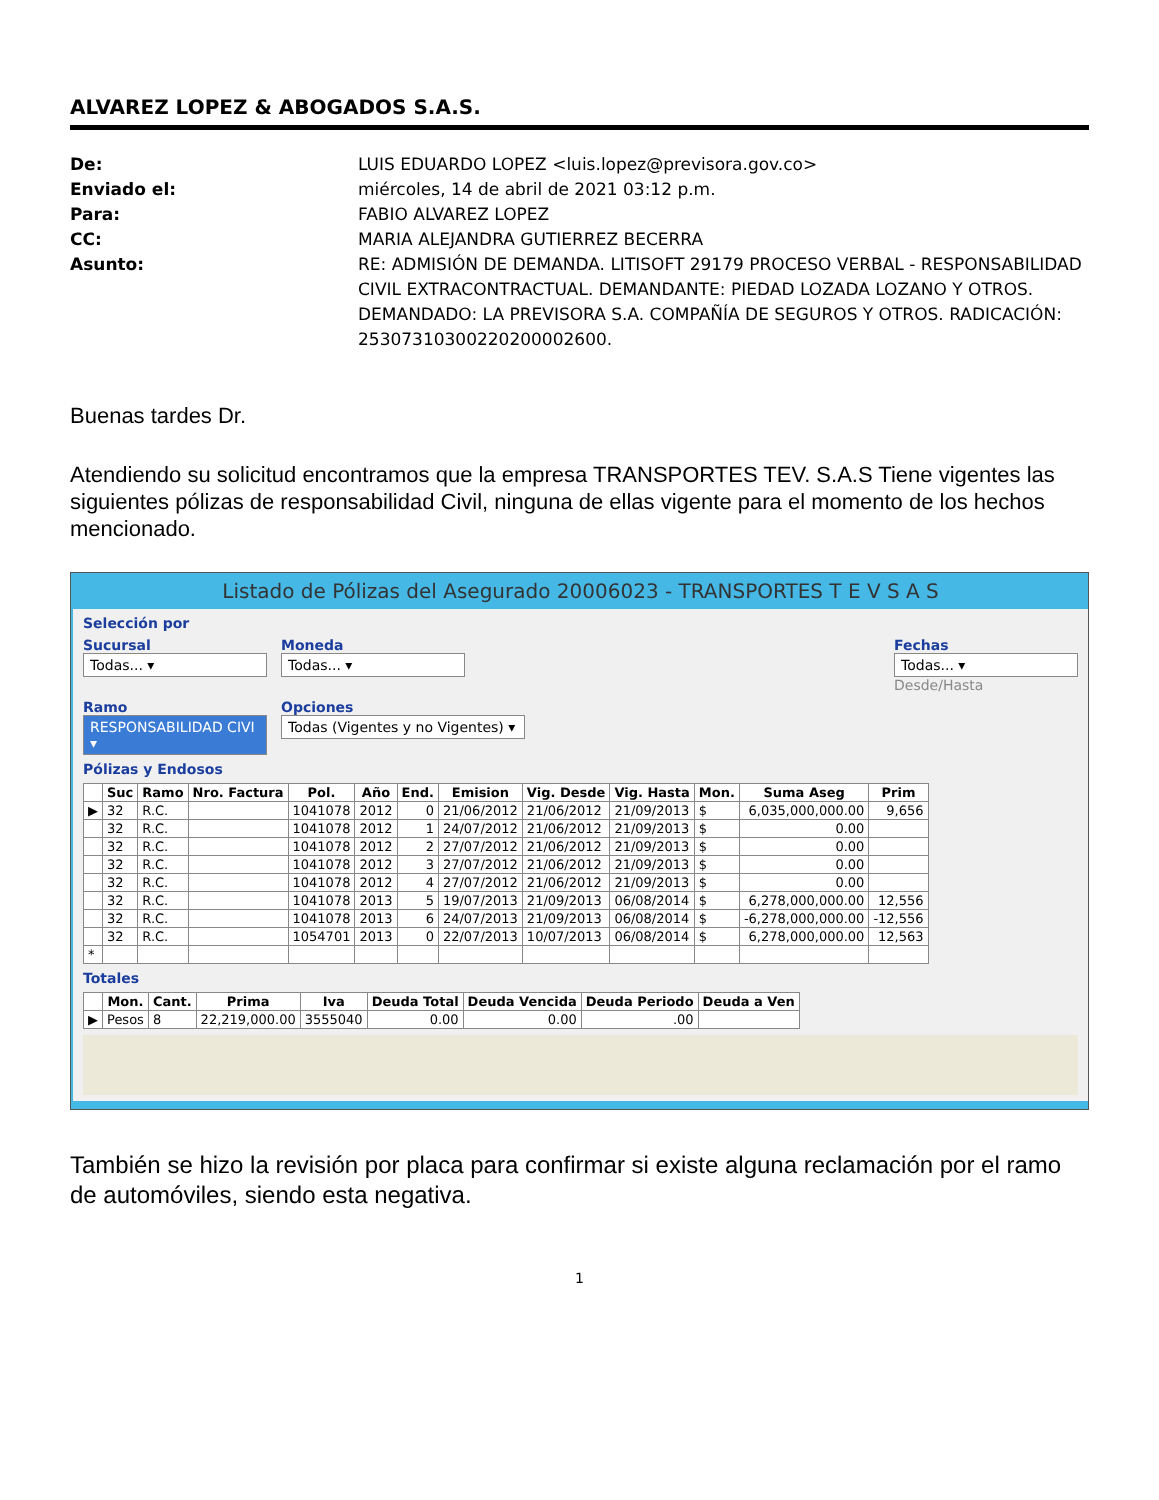ALVAREZ LOPEZ & ABOGADOS S.A.S.
De: LUIS EDUARDO LOPEZ <luis.lopez@previsora.gov.co> Enviado el: miércoles, 14 de abril de 2021 03:12 p.m. Para: FABIO ALVAREZ LOPEZ CC: MARIA ALEJANDRA GUTIERREZ BECERRA Asunto: RE: ADMISIÓN DE DEMANDA. LITISOFT 29179 PROCESO VERBAL - RESPONSABILIDAD CIVIL EXTRACONTRACTUAL. DEMANDANTE: PIEDAD LOZADA LOZANO Y OTROS. DEMANDADO: LA PREVISORA S.A. COMPAÑÍA DE SEGUROS Y OTROS. RADICACIÓN: 25307310300220200002600.
Buenas tardes Dr.
Atendiendo su solicitud encontramos que la empresa TRANSPORTES TEV. S.A.S Tiene vigentes las siguientes pólizas de responsabilidad Civil, ninguna de ellas vigente para el momento de los hechos mencionado.
Listado de Pólizas del Asegurado 20006023 - TRANSPORTES T E V S A S
Selección por
Sucursal
Todas... ▾
Moneda
Todas... ▾
Fechas
Todas... ▾
Desde/Hasta
Ramo
RESPONSABILIDAD CIVI ▾
Opciones
Todas (Vigentes y no Vigentes) ▾
Pólizas y Endosos
| | Suc | Ramo | Nro. Factura | Pol. | Año | End. | Emision | Vig. Desde | Vig. Hasta | Mon. | Suma Aseg | Prim |
| --- | --- | --- | --- | --- | --- | --- | --- | --- | --- | --- | --- | --- |
| ▶ | 32 | R.C. | | 1041078 | 2012 | 0 | 21/06/2012 | 21/06/2012 | 21/09/2013 | $ | 6,035,000,000.00 | 9,656 |
| | 32 | R.C. | | 1041078 | 2012 | 1 | 24/07/2012 | 21/06/2012 | 21/09/2013 | $ | 0.00 | |
| | 32 | R.C. | | 1041078 | 2012 | 2 | 27/07/2012 | 21/06/2012 | 21/09/2013 | $ | 0.00 | |
| | 32 | R.C. | | 1041078 | 2012 | 3 | 27/07/2012 | 21/06/2012 | 21/09/2013 | $ | 0.00 | |
| | 32 | R.C. | | 1041078 | 2012 | 4 | 27/07/2012 | 21/06/2012 | 21/09/2013 | $ | 0.00 | |
| | 32 | R.C. | | 1041078 | 2013 | 5 | 19/07/2013 | 21/09/2013 | 06/08/2014 | $ | 6,278,000,000.00 | 12,556 |
| | 32 | R.C. | | 1041078 | 2013 | 6 | 24/07/2013 | 21/09/2013 | 06/08/2014 | $ | -6,278,000,000.00 | -12,556 |
| | 32 | R.C. | | 1054701 | 2013 | 0 | 22/07/2013 | 10/07/2013 | 06/08/2014 | $ | 6,278,000,000.00 | 12,563 |
| * | | | | | | | | | | | | |
Totales
| | Mon. | Cant. | Prima | Iva | Deuda Total | Deuda Vencida | Deuda Periodo | Deuda a Ven |
| --- | --- | --- | --- | --- | --- | --- | --- | --- |
| ▶ | Pesos | 8 | 22,219,000.00 | 3555040 | 0.00 | 0.00 | .00 | |
También se hizo la revisión por placa para confirmar si existe alguna reclamación por el ramo de automóviles, siendo esta negativa.
1